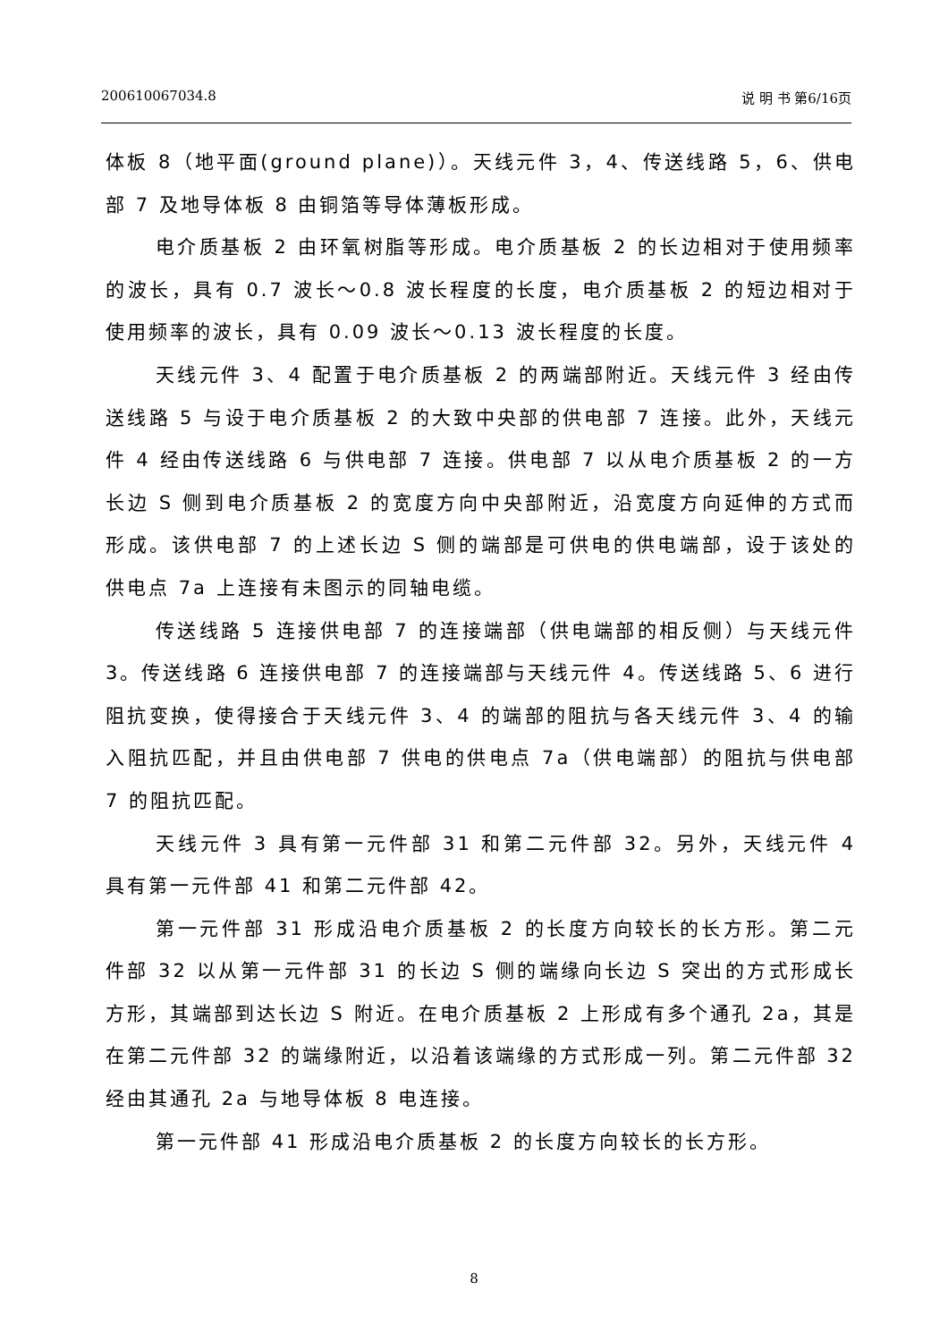200610067034.8 说 明 书 第6/16页
体板 8（地平面(ground plane)）。天线元件 3，4、传送线路 5，6、供电部 7 及地导体板 8 由铜箔等导体薄板形成。
电介质基板 2 由环氧树脂等形成。电介质基板 2 的长边相对于使用频率的波长，具有 0.7 波长～0.8 波长程度的长度，电介质基板 2 的短边相对于使用频率的波长，具有 0.09 波长～0.13 波长程度的长度。
天线元件 3、4 配置于电介质基板 2 的两端部附近。天线元件 3 经由传送线路 5 与设于电介质基板 2 的大致中央部的供电部 7 连接。此外，天线元件 4 经由传送线路 6 与供电部 7 连接。供电部 7 以从电介质基板 2 的一方长边 S 侧到电介质基板 2 的宽度方向中央部附近，沿宽度方向延伸的方式而形成。该供电部 7 的上述长边 S 侧的端部是可供电的供电端部，设于该处的供电点 7a 上连接有未图示的同轴电缆。
传送线路 5 连接供电部 7 的连接端部（供电端部的相反侧）与天线元件 3。传送线路 6 连接供电部 7 的连接端部与天线元件 4。传送线路 5、6 进行阻抗变换，使得接合于天线元件 3、4 的端部的阻抗与各天线元件 3、4 的输入阻抗匹配，并且由供电部 7 供电的供电点 7a（供电端部）的阻抗与供电部 7 的阻抗匹配。
天线元件 3 具有第一元件部 31 和第二元件部 32。另外，天线元件 4 具有第一元件部 41 和第二元件部 42。
第一元件部 31 形成沿电介质基板 2 的长度方向较长的长方形。第二元件部 32 以从第一元件部 31 的长边 S 侧的端缘向长边 S 突出的方式形成长方形，其端部到达长边 S 附近。在电介质基板 2 上形成有多个通孔 2a，其是在第二元件部 32 的端缘附近，以沿着该端缘的方式形成一列。第二元件部 32 经由其通孔 2a 与地导体板 8 电连接。
第一元件部 41 形成沿电介质基板 2 的长度方向较长的长方形。
8